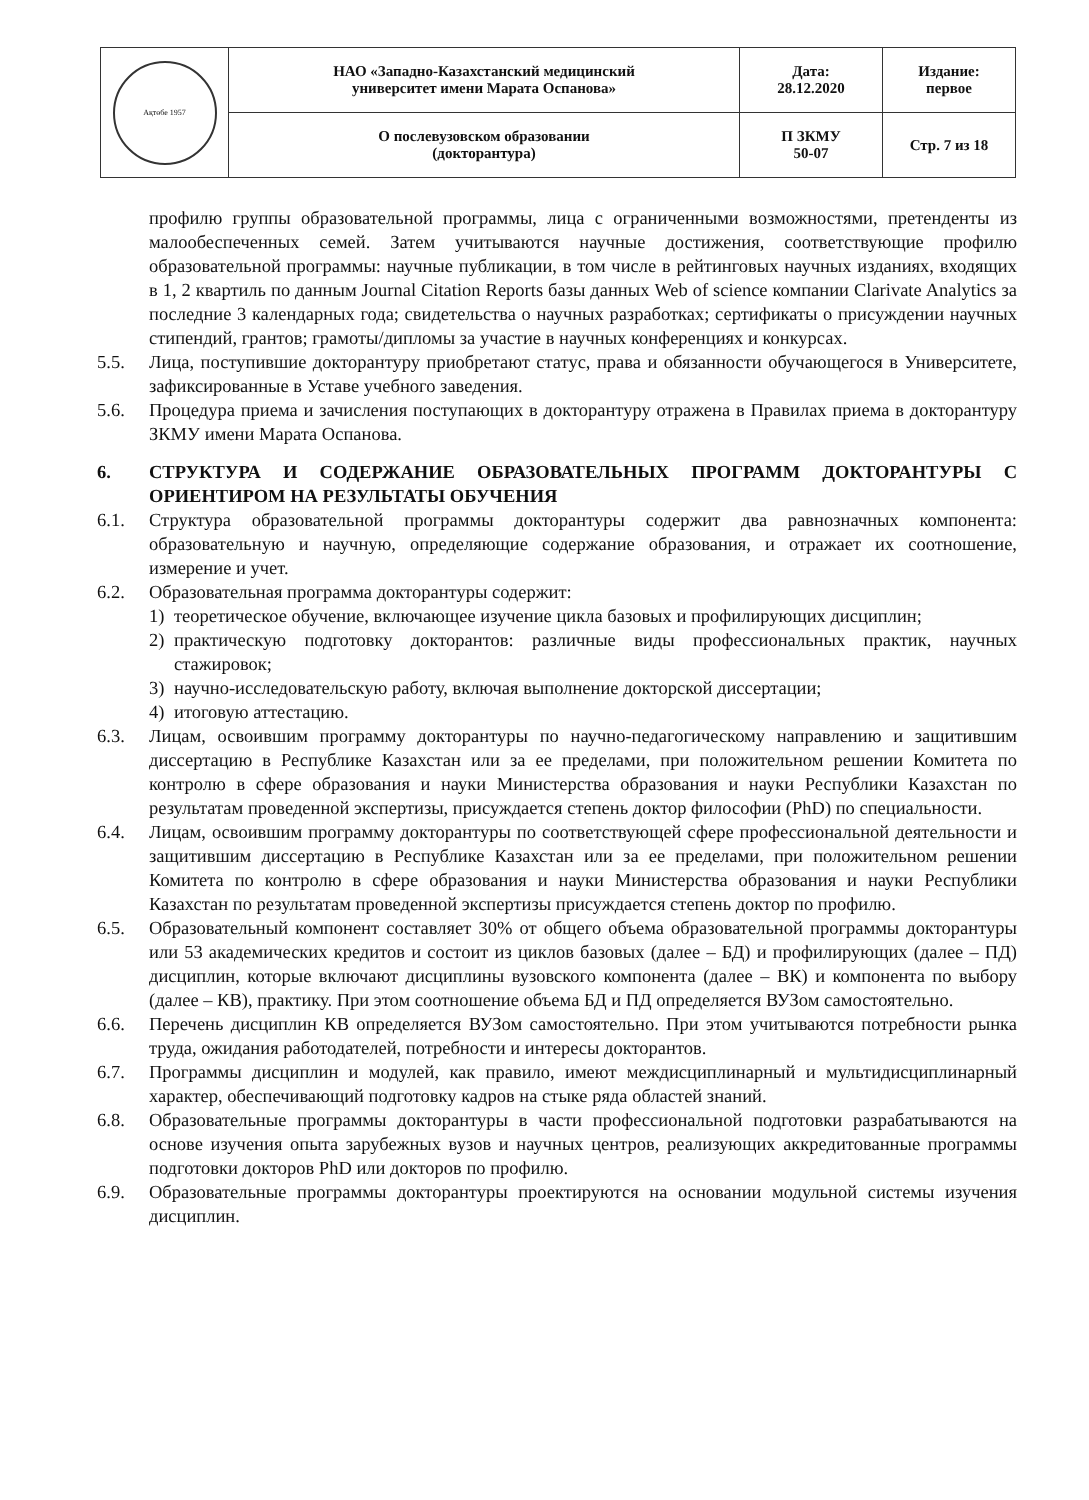| Ақтөбе 1957 | НАО «Западно-Казахстанский медицинский университет имени Марата Оспанова» | Дата: 28.12.2020 | Издание: первое |
| | О послевузовском образовании (докторантура) | П ЗКМУ 50-07 | Стр. 7 из 18 |
профилю группы образовательной программы, лица с ограниченными возможностями, претенденты из малообеспеченных семей. Затем учитываются научные достижения, соответствующие профилю образовательной программы: научные публикации, в том числе в рейтинговых научных изданиях, входящих в 1, 2 квартиль по данным Journal Citation Reports базы данных Web of science компании Clarivate Analytics за последние 3 календарных года; свидетельства о научных разработках; сертификаты о присуждении научных стипендий, грантов; грамоты/дипломы за участие в научных конференциях и конкурсах.
5.5. Лица, поступившие докторантуру приобретают статус, права и обязанности обучающегося в Университете, зафиксированные в Уставе учебного заведения.
5.6. Процедура приема и зачисления поступающих в докторантуру отражена в Правилах приема в докторантуру ЗКМУ имени Марата Оспанова.
6. СТРУКТУРА И СОДЕРЖАНИЕ ОБРАЗОВАТЕЛЬНЫХ ПРОГРАММ ДОКТОРАНТУРЫ С ОРИЕНТИРОМ НА РЕЗУЛЬТАТЫ ОБУЧЕНИЯ
6.1. Структура образовательной программы докторантуры содержит два равнозначных компонента: образовательную и научную, определяющие содержание образования, и отражает их соотношение, измерение и учет.
6.2. Образовательная программа докторантуры содержит:
1) теоретическое обучение, включающее изучение цикла базовых и профилирующих дисциплин;
2) практическую подготовку докторантов: различные виды профессиональных практик, научных стажировок;
3) научно-исследовательскую работу, включая выполнение докторской диссертации;
4) итоговую аттестацию.
6.3. Лицам, освоившим программу докторантуры по научно-педагогическому направлению и защитившим диссертацию в Республике Казахстан или за ее пределами, при положительном решении Комитета по контролю в сфере образования и науки Министерства образования и науки Республики Казахстан по результатам проведенной экспертизы, присуждается степень доктор философии (PhD) по специальности.
6.4. Лицам, освоившим программу докторантуры по соответствующей сфере профессиональной деятельности и защитившим диссертацию в Республике Казахстан или за ее пределами, при положительном решении Комитета по контролю в сфере образования и науки Министерства образования и науки Республики Казахстан по результатам проведенной экспертизы присуждается степень доктор по профилю.
6.5. Образовательный компонент составляет 30% от общего объема образовательной программы докторантуры или 53 академических кредитов и состоит из циклов базовых (далее – БД) и профилирующих (далее – ПД) дисциплин, которые включают дисциплины вузовского компонента (далее – ВК) и компонента по выбору (далее – КВ), практику. При этом соотношение объема БД и ПД определяется ВУЗом самостоятельно.
6.6. Перечень дисциплин КВ определяется ВУЗом самостоятельно. При этом учитываются потребности рынка труда, ожидания работодателей, потребности и интересы докторантов.
6.7. Программы дисциплин и модулей, как правило, имеют междисциплинарный и мультидисциплинарный характер, обеспечивающий подготовку кадров на стыке ряда областей знаний.
6.8. Образовательные программы докторантуры в части профессиональной подготовки разрабатываются на основе изучения опыта зарубежных вузов и научных центров, реализующих аккредитованные программы подготовки докторов PhD или докторов по профилю.
6.9. Образовательные программы докторантуры проектируются на основании модульной системы изучения дисциплин.